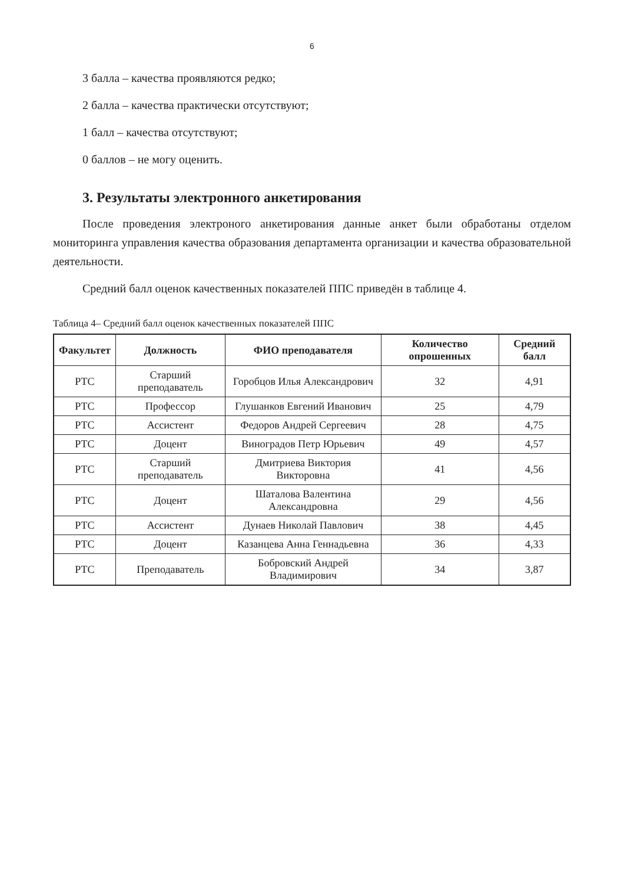6
3 балла – качества проявляются редко;
2 балла – качества практически отсутствуют;
1 балл – качества отсутствуют;
0 баллов – не могу оценить.
3. Результаты электронного анкетирования
После проведения электроного анкетирования данные анкет были обработаны отделом мониторинга управления качества образования департамента организации и качества образовательной деятельности.
Средний балл оценок качественных показателей ППС приведён в таблице 4.
Таблица 4– Средний балл оценок качественных показателей ППС
| Факультет | Должность | ФИО преподавателя | Количество опрошенных | Средний балл |
| --- | --- | --- | --- | --- |
| РТС | Старший преподаватель | Горобцов Илья Александрович | 32 | 4,91 |
| РТС | Профессор | Глушанков Евгений Иванович | 25 | 4,79 |
| РТС | Ассистент | Федоров Андрей Сергеевич | 28 | 4,75 |
| РТС | Доцент | Виноградов Петр Юрьевич | 49 | 4,57 |
| РТС | Старший преподаватель | Дмитриева Виктория Викторовна | 41 | 4,56 |
| РТС | Доцент | Шаталова Валентина Александровна | 29 | 4,56 |
| РТС | Ассистент | Дунаев Николай Павлович | 38 | 4,45 |
| РТС | Доцент | Казанцева Анна Геннадьевна | 36 | 4,33 |
| РТС | Преподаватель | Бобровский Андрей Владимирович | 34 | 3,87 |